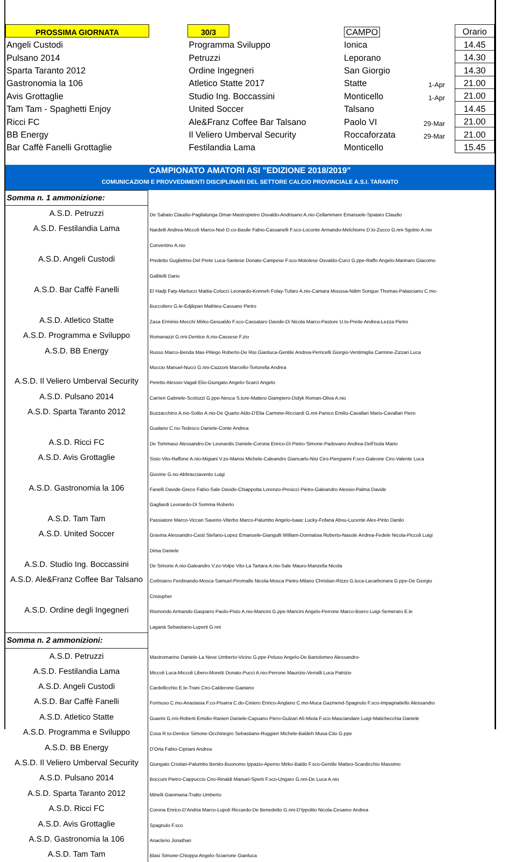| PROSSIMA GIORNATA | | 30/3 | | CAMPO | | Orario |
| Angeli Custodi | | Programma Sviluppo | | Ionica | | 14.45 |
| Pulsano 2014 | | Petruzzi | | Leporano | | 14.30 |
| Sparta Taranto 2012 | | Ordine Ingegneri | | San Giorgio | | 14.30 |
| Gastronomia la 106 | | Atletico Statte 2017 | | Statte | 1-Apr | 21.00 |
| Avis Grottaglie | | Studio Ing. Boccassini | | Monticello | 1-Apr | 21.00 |
| Tam Tam - Spaghetti Enjoy | | United Soccer | | Talsano | | 14.45 |
| Ricci FC | | Ale&Franz Coffee Bar Talsano | | Paolo VI | 29-Mar | 21.00 |
| BB Energy | | Il Veliero Umberval Security | | Roccaforzata | 29-Mar | 21.00 |
| Bar Caffè Fanelli Grottaglie | | Festilandia Lama | | Monticello | | 15.45 |
CAMPIONATO AMATORI ASI "EDIZIONE 2018/2019"
COMUNICAZIONI E PROVVEDIMENTI DISCIPLINARI DEL SETTORE CALCIO PROVINCIALE A.S.I. TARANTO
| Somma n. 1 ammonizione: | |
| A.S.D. Petruzzi | De Sabato Claudio-Paglialunga Omar-Mastropietro Osvaldo-Andrisano A.nio-Cellammare Emanuele-Spataro Claudio |
| A.S.D. Festilandia Lama | Nardelli Andrea-Miccoli Marco-Noè D.co-Basile Fabio-Cassanelli F.sco-Loconte Armando-Melchiorre D.lo-Zucco G.nni-Sgobio A.nio |
| | Convertino A.nio |
| A.S.D. Angeli Custodi | Predetto Guglielmo-Del Prete Luca-Santese Donato-Campese F.sco-Motolese Osvaldo-Curci G.ppe-Raffo Angelo-Marinaro Giacomo |
| | Gallitelli Dario |
| A.S.D. Bar Caffè Fanelli | El Hadji Faty-Martucci Mattia-Colucci Leonardo-Konneh Folay-Tufaro A.nio-Camara Moussa-Ndim Songue Thomas-Palasciano C.mo- |
| | Buccoliero G.le-Edjikpan Mathieu-Cassano Pietro |
| A.S.D. Atletico Statte | Zasa Erminio-Mocchi Mirko-Gesualdo F.sco-Cassataro Davide-Di Nicola Marco-Pastore U.to-Preite Andrea-Lezza Pietro |
| A.S.D. Programma e Sviluppo | Romanazzi G.nni-Dentice A.nio-Cassese F.zio |
| A.S.D. BB Energy | Russo Marco-Benda Max-Piliego Roberto-De Risi Gianluca-Gentile Andrea-Perricelli Giorgio-Ventimiglia Carmine-Zizzari Luca |
| | Muccio Manuel-Nucci G.nni-Cazzoni Marcello-Tortorella Andrea |
| A.S.D. Il Veliero Umberval Security | Peretto Alessio-Vagali Elio-Giungato Angelo-Scarci Angelo |
| A.S.D. Pulsano 2014 | Carrieri Gabriele-Scolozzi G.ppe-Nesca S.tore-Mattesi Giampiero-Didyk Roman-Oliva A.nio |
| A.S.D. Sparta Taranto 2012 | Buzzacchino A.nio-Solito A.nio-De Quarto Aldo-D'Elia Carmine-Ricciardi G.nni-Panico Emilio-Cavallari Mario-Cavallari Piero |
| | Gualano C.no-Tedesco Daniele-Conte Andrea |
| A.S.D. Ricci FC | De Tommaso Alessandro-De Leonardis Daniele-Corona Enrico-Di Pietro Simone-Padovano Andrea-Dell'Isola Mario |
| A.S.D. Avis Grottaglie | Sisto Vito-Raffone A.nio-Migiani V.zo-Manisi Michele-Caleandro Giancarlo-Nisi Ciro-Piergianni F.sco-Galeone Ciro-Valente Luca |
| | Giovine G.no-Abbracciavento Luigi |
| A.S.D. Gastronomia la 106 | Fanelli Davide-Greco Fabio-Sale Davide-Chiappotta Lorenzo-Presicci Pietro-Galeandro Alessio-Palma Davide |
| | Gagliardi Leonardo-Di Somma Roberto |
| A.S.D. Tam Tam | Passiatore Marco-Viccari Saverio-Viterbo Marco-Palumbo Angelo-Isaac Lucky-Fofana Abou-Lucente Alex-Pinto Danilo |
| A.S.D. United Soccer | Gravina Alessandro-Casti Stefano-Lopez Emanuele-Giangulli William-Donnaloia Roberto-Nasole Andrea-Fedele Nicola-Piccoli Luigi |
| | Dima Daniele |
| A.S.D. Studio Ing. Boccassini | De Simone A.nio-Galeandro V.zo-Volpe Vito-La Tartara A.nio-Sale Mauro-Manzella Nicola |
| A.S.D. Ale&Franz Coffee Bar Talsano | Corbisiero Ferdinando-Mosca Samuel-Piromallo Nicola-Mosca Pietro-Milano Christian-Rizzo G.luca-Lacarbonara G.ppe-De Giorgio |
| | Cristopher |
| A.S.D. Ordine degli Ingegneri | Rismondo Armando-Gasparro Paolo-Pisto A.nio-Mancini G.ppe-Mancini Angelo-Perrone Marco-Boero Luigi-Semeraro E.le |
| | Laganà Sebastiano-Luperti G.nni |
| Somma n. 2 ammonizioni: | |
| A.S.D. Petruzzi | Mastromarino Daniele-La Neve Umberto-Vicino G.ppe-Peluso Angelo-De Bartolomeo Alessandro- |
| A.S.D. Festilandia Lama | Miccoli Luca-Miccoli Libero-Moretti Donato-Pucci A.nio-Perrone Maurizio-Verralli Luca Patrizio |
| A.S.D. Angeli Custodi | Cardellicchio E.le-Trani Ciro-Calderone Gaetano |
| A.S.D. Bar Caffè Fanelli | Formuso C.mo-Anastasia F.co-Pisarra C.do-Ciniero Enrico-Anglano C.mo-Muca Gazmend-Spagnulo F.sco-Impagnatiello Alessandro |
| A.S.D. Atletico Statte | Guarini G.nni-Roberti Emidio-Ranieri Daniele-Capuano Piero-Gulzari Alì-Miola F.sco-Masciandare Luigi-Matichecchia Daniele |
| A.S.D. Programma e Sviluppo | Cosa R.to-Dentice Simone-Occhinegro Sebastiano-Ruggieri Michele-Baldeh Musa-Cito G.ppe |
| A.S.D. BB Energy | D'Orta Fabio-Cipriani Andrea |
| A.S.D. Il Veliero Umberval Security | Giungato Cristian-Palumbo Benito-Buonomo Ippazio-Aperno Mirko-Baldo F.sco-Gentile Matteo-Scardicchio Massimo |
| A.S.D. Pulsano 2014 | Boccuni Pietro-Cappuccio Ciro-Rinaldi Manuel-Sperti F.sco-Ungaro G.nni-De Luca A.nio |
| A.S.D. Sparta Taranto 2012 | Minelli Gianmaria-Tratto Umberto |
| A.S.D. Ricci FC | Corona Enrico-D'Andria Marco-Lupoli Riccardo-De Benedetto G.nni-D'Ippolito Nicola-Cesareo Andrea |
| A.S.D. Avis Grottaglie | Spagnulo F.sco |
| A.S.D. Gastronomia la 106 | Anaclerio Jonathan |
| A.S.D. Tam Tam | Blasi Simone-Chioppa Angelo-Sciarrone Gianluca |